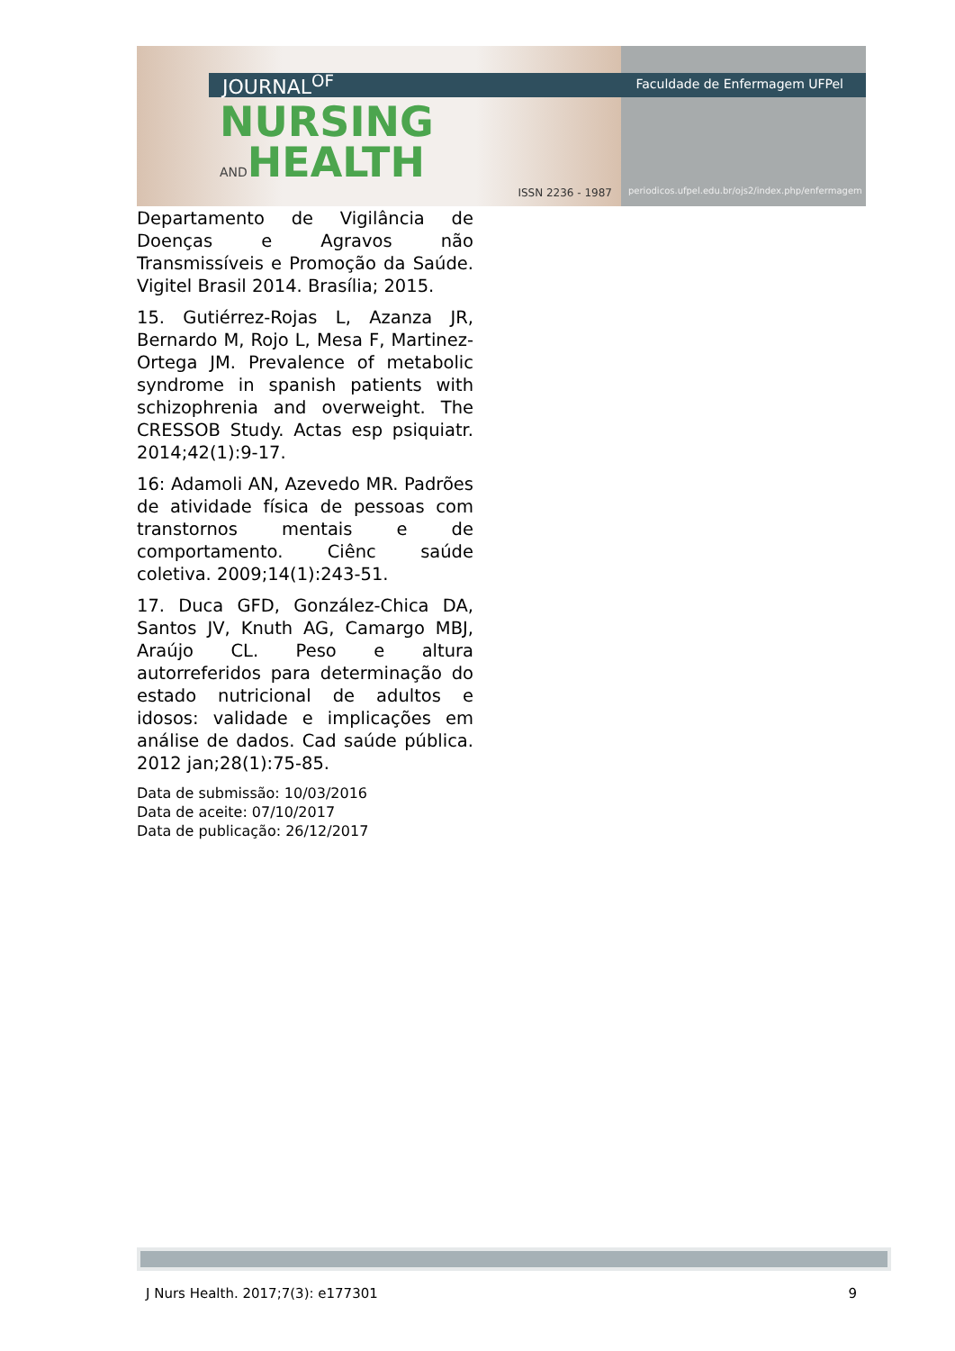JOURNAL<sup>OF</sup>
NURSING
ANDHEALTH
ISSN 2236 - 1987
Faculdade de Enfermagem UFPel
periodicos.ufpel.edu.br/ojs2/index.php/enfermagem
Departamento de Vigilância de Doenças e Agravos não Transmissíveis e Promoção da Saúde. Vigitel Brasil 2014. Brasília; 2015.
15. Gutiérrez-Rojas L, Azanza JR, Bernardo M, Rojo L, Mesa F, Martinez-Ortega JM. Prevalence of metabolic syndrome in spanish patients with schizophrenia and overweight. The CRESSOB Study. Actas esp psiquiatr. 2014;42(1):9-17.
16: Adamoli AN, Azevedo MR. Padrões de atividade física de pessoas com transtornos mentais e de comportamento. Ciênc saúde coletiva. 2009;14(1):243-51.
17. Duca GFD, González-Chica DA, Santos JV, Knuth AG, Camargo MBJ, Araújo CL. Peso e altura autorreferidos para determinação do estado nutricional de adultos e idosos: validade e implicações em análise de dados. Cad saúde pública. 2012 jan;28(1):75-85.
Data de submissão: 10/03/2016
Data de aceite: 07/10/2017
Data de publicação: 26/12/2017
J Nurs Health. 2017;7(3): e177301 9